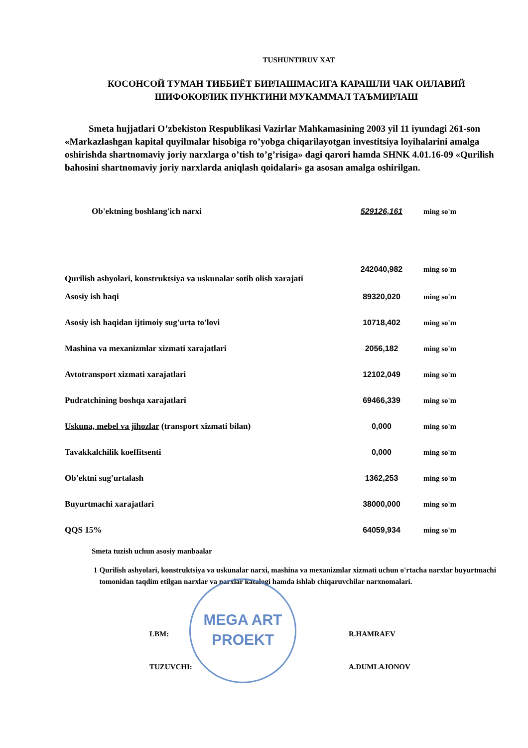TUSHUNTIRUV XAT
КОСОНСОЙ ТУМАН ТИББИЁТ БИРЛАШМАСИГА КАРАШЛИ ЧАК ОИЛАВИЙ
ШИФОКОРЛИК ПУНКТИНИ МУКАММАЛ ТАЪМИРЛАШ
Smeta hujjatlari O’zbekiston Respublikasi Vazirlar Mahkamasining 2003 yil 11 iyundagi 261-son «Markazlashgan kapital quyilmalar hisobiga ro’yobga chiqarilayotgan investitsiya loyihalarini amalga oshirishda shartnomaviy joriy narxlarga o’tish to’g’risiga» dagi qarori hamda SHNK 4.01.16-09 «Qurilish bahosini shartnomaviy joriy narxlarda aniqlash qoidalari» ga asosan amalga oshirilgan.
| Ob'ektning boshlang'ich narxi | 529126,161 | ming so'm |
| Qurilish ashyolari, konstruktsiya va uskunalar sotib olish xarajati | 242040,982 | ming so'm |
| Asosiy ish haqi | 89320,020 | ming so'm |
| Asosiy ish haqidan ijtimoiy sug'urta to'lovi | 10718,402 | ming so'm |
| Mashina va mexanizmlar xizmati xarajatlari | 2056,182 | ming so'm |
| Avtotransport xizmati xarajatlari | 12102,049 | ming so'm |
| Pudratchining boshqa xarajatlari | 69466,339 | ming so'm |
| Uskuna, mebel va jihozlar (transport xizmati bilan) | 0,000 | ming so'm |
| Tavakkalchilik koeffitsenti | 0,000 | ming so'm |
| Ob'ektni sug'urtalash | 1362,253 | ming so'm |
| Buyurtmachi xarajatlari | 38000,000 | ming so'm |
| QQS 15% | 64059,934 | ming so'm |
Smeta tuzish uchun asosiy manbaalar
1 Qurilish ashyolari, konstruktsiya va uskunalar narxi, mashina va mexanizmlar xizmati uchun o'rtacha narxlar buyurtmachi tomonidan taqdim etilgan narxlar va narxlar katalogi hamda ishlab chiqaruvchilar narxnomalari.
LBM: R.HAMRAEV
TUZUVCHI: A.DUMLAJONOV
MEGA ART
PROEKT